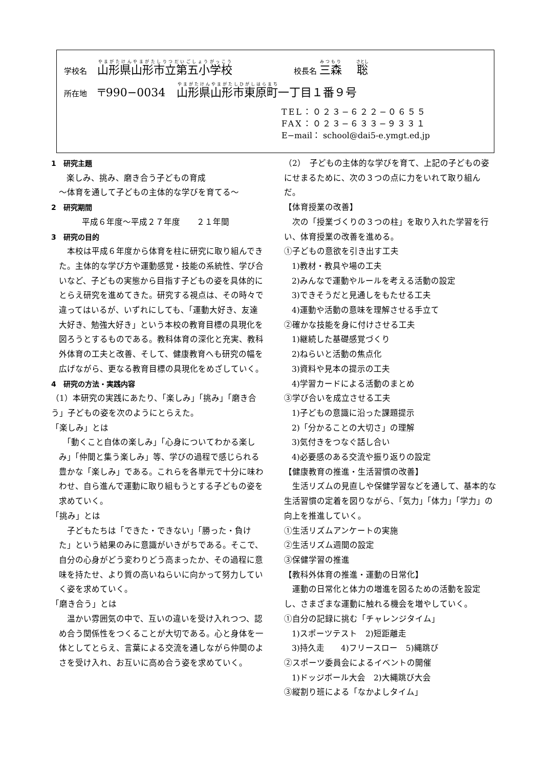学校名　 山形県山形市立第五小学校　　　　　　　　校長名 三森　 聡
所在地　 〒990−0034　山形県山形市東原町一丁目１番９号
TEL：０２３−６２２−０６５５
FAX：０２３−６３３−９３３１
E−mail： school@dai5-e.ymgt.ed.jp
1　研究主題
楽しみ、挑み、磨き合う子どもの育成
〜体育を通して子どもの主体的な学びを育てる〜
2　研究期間
平成６年度〜平成２７年度　　２１年間
3　研究の目的
　本校は平成６年度から体育を柱に研究に取り組んできた。主体的な学び方や運動感覚・技能の系統性、学び合いなど、子どもの実態から目指す子どもの姿を具体的にとらえ研究を進めてきた。研究する視点は、その時々で違ってはいるが、いずれにしても、「運動大好き、友達大好き、勉強大好き」という本校の教育目標の具現化を図ろうとするものである。教科体育の深化と充実、教科外体育の工夫と改善、そして、健康教育へも研究の幅を広げながら、更なる教育目標の具現化をめざしていく。
4　研究の方法・実践内容
（1）本研究の実践にあたり、「楽しみ」「挑み」「磨き合う」子どもの姿を次のようにとらえた。
「楽しみ」とは
　「動くこと自体の楽しみ」「心身についてわかる楽しみ」「仲間と集う楽しみ」等、学びの過程で感じられる豊かな「楽しみ」である。これらを各単元で十分に味わわせ、自ら進んで運動に取り組もうとする子どもの姿を求めていく。
「挑み」とは
　子どもたちは「できた・できない」「勝った・負けた」という結果のみに意識がいきがちである。そこで、自分の心身がどう変わりどう高まったか、その過程に意味を持たせ、より質の高いねらいに向かって努力していく姿を求めていく。
「磨き合う」とは
　温かい雰囲気の中で、互いの違いを受け入れつつ、認め合う関係性をつくることが大切である。心と身体を一体としてとらえ、言葉による交流を通しながら仲間のよさを受け入れ、お互いに高め合う姿を求めていく。
（2）　子どもの主体的な学びを育て、上記の子どもの姿にせまるために、次の３つの点に力をいれて取り組んだ。
【体育授業の改善】
　次の「授業づくりの３つの柱」を取り入れた学習を行い、体育授業の改善を進める。
①子どもの意欲を引き出す工夫
1)教材・教具や場の工夫
2)みんなで運動やルールを考える活動の設定
3)できそうだと見通しをもたせる工夫
4)運動や活動の意味を理解させる手立て
②確かな技能を身に付けさせる工夫
1)継続した基礎感覚づくり
2)ねらいと活動の焦点化
3)資料や見本の提示の工夫
4)学習カードによる活動のまとめ
③学び合いを成立させる工夫
1)子どもの意識に沿った課題提示
2)「分かることの大切さ」の理解
3)気付きをつなぐ話し合い
4)必要感のある交流や振り返りの設定
【健康教育の推進・生活習慣の改善】
　生活リズムの見直しや保健学習などを通して、基本的な生活習慣の定着を図りながら、「気力」「体力」「学力」の向上を推進していく。
①生活リズムアンケートの実施
②生活リズム週間の設定
③保健学習の推進
【教科外体育の推進・運動の日常化】
　運動の日常化と体力の増進を図るための活動を設定し、さまざまな運動に触れる機会を増やしていく。
①自分の記録に挑む「チャレンジタイム」
1)スポーツテスト　2)短距離走
3)持久走　　4)フリースロー　5)縄跳び
②スポーツ委員会によるイベントの開催
1)ドッジボール大会　2)大縄跳び大会
③縦割り班による「なかよしタイム」